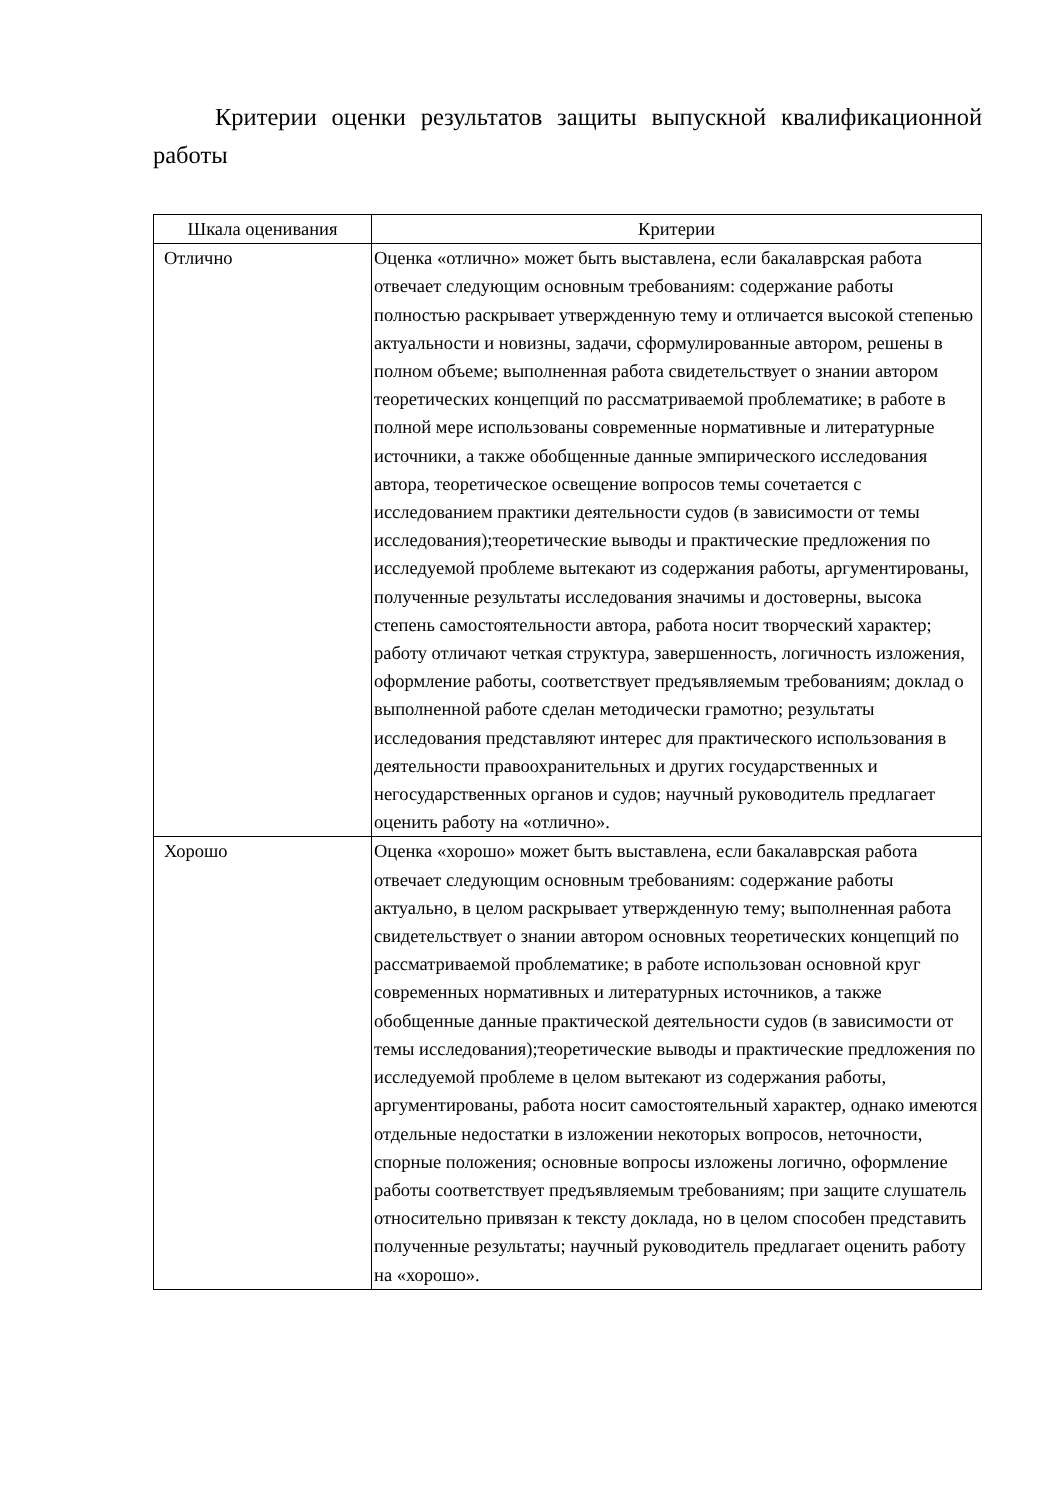Критерии оценки результатов защиты выпускной квалификационной работы
| Шкала оценивания | Критерии |
| --- | --- |
| Отлично | Оценка «отлично» может быть выставлена, если бакалаврская работа отвечает следующим основным требованиям: содержание работы полностью раскрывает утвержденную тему и отличается высокой степенью актуальности и новизны, задачи, сформулированные автором, решены в полном объеме; выполненная работа свидетельствует о знании автором теоретических концепций по рассматриваемой проблематике; в работе в полной мере использованы современные нормативные и литературные источники, а также обобщенные данные эмпирического исследования автора, теоретическое освещение вопросов темы сочетается с исследованием практики деятельности судов (в зависимости от темы исследования);теоретические выводы и практические предложения по исследуемой проблеме вытекают из содержания работы, аргументированы, полученные результаты исследования значимы и достоверны, высока степень самостоятельности автора, работа носит творческий характер; работу отличают четкая структура, завершенность, логичность изложения, оформление работы, соответствует предъявляемым требованиям; доклад о выполненной работе сделан методически грамотно; результаты исследования представляют интерес для практического использования в деятельности правоохранительных и других государственных и негосударственных органов и судов; научный руководитель предлагает оценить работу на «отлично». |
| Хорошо | Оценка «хорошо» может быть выставлена, если бакалаврская работа отвечает следующим основным требованиям: содержание работы актуально, в целом раскрывает утвержденную тему; выполненная работа свидетельствует о знании автором основных теоретических концепций по рассматриваемой проблематике; в работе использован основной круг современных нормативных и литературных источников, а также обобщенные данные практической деятельности судов (в зависимости от темы исследования);теоретические выводы и практические предложения по исследуемой проблеме в целом вытекают из содержания работы, аргументированы, работа носит самостоятельный характер, однако имеются отдельные недостатки в изложении некоторых вопросов, неточности, спорные положения; основные вопросы изложены логично, оформление работы соответствует предъявляемым требованиям; при защите слушатель относительно привязан к тексту доклада, но в целом способен представить полученные результаты; научный руководитель предлагает оценить работу на «хорошо». |